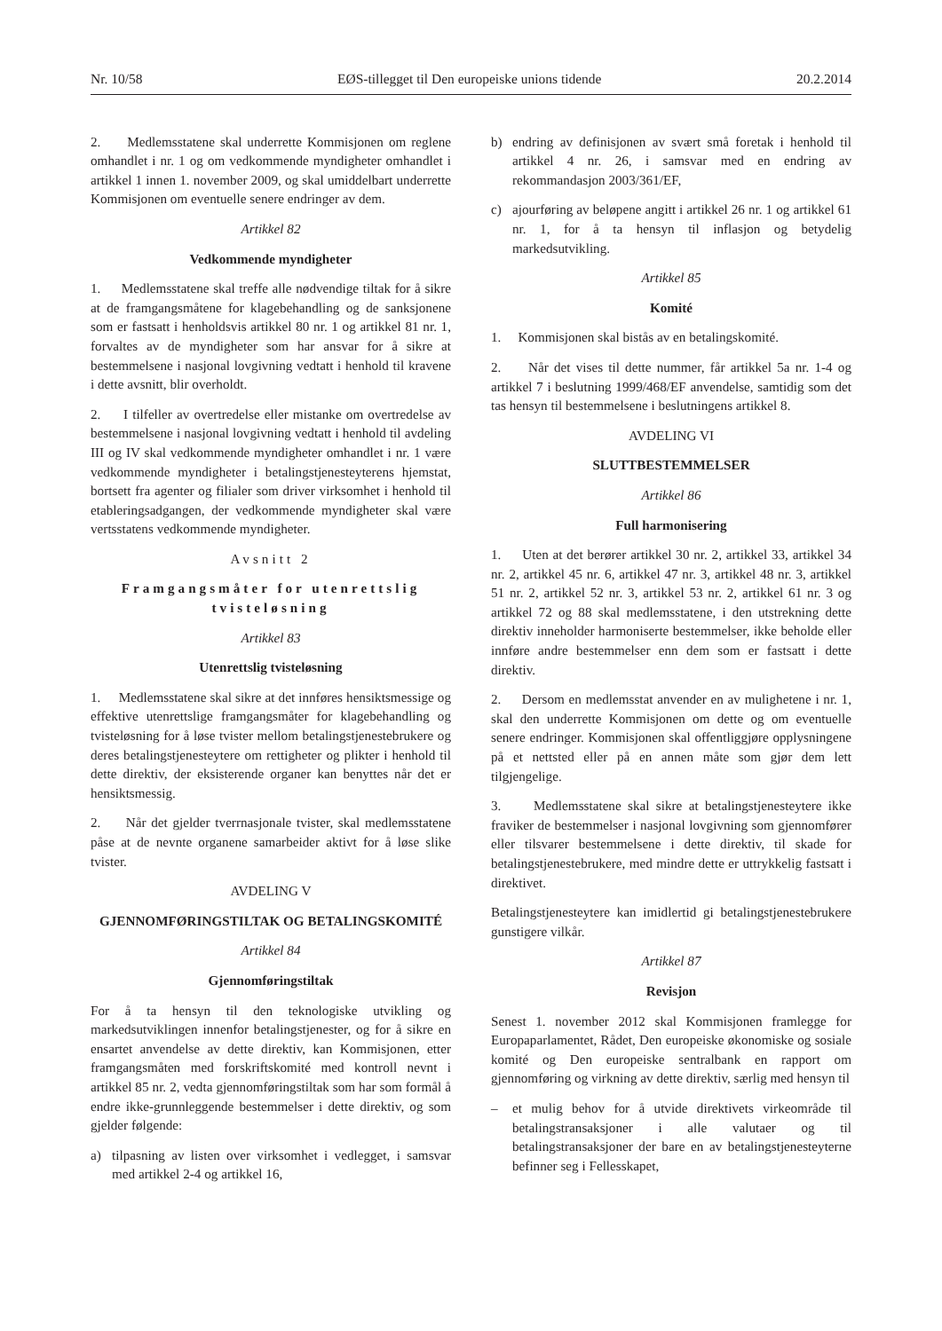Nr. 10/58 EØS-tillegget til Den europeiske unions tidende 20.2.2014
2. Medlemsstatene skal underrette Kommisjonen om reglene omhandlet i nr. 1 og om vedkommende myndigheter omhandlet i artikkel 1 innen 1. november 2009, og skal umiddelbart underrette Kommisjonen om eventuelle senere endringer av dem.
Artikkel 82
Vedkommende myndigheter
1. Medlemsstatene skal treffe alle nødvendige tiltak for å sikre at de framgangsmåtene for klagebehandling og de sanksjonene som er fastsatt i henholdsvis artikkel 80 nr. 1 og artikkel 81 nr. 1, forvaltes av de myndigheter som har ansvar for å sikre at bestemmelsene i nasjonal lovgivning vedtatt i henhold til kravene i dette avsnitt, blir overholdt.
2. I tilfeller av overtredelse eller mistanke om overtredelse av bestemmelsene i nasjonal lovgivning vedtatt i henhold til avdeling III og IV skal vedkommende myndigheter omhandlet i nr. 1 være vedkommende myndigheter i betalingstjenesteyterens hjemstat, bortsett fra agenter og filialer som driver virksomhet i henhold til etableringsadgangen, der vedkommende myndigheter skal være vertsstatens vedkommende myndigheter.
Avsnitt 2
Framgangsmåter for utenrettslig tvisteløsning
Artikkel 83
Utenrettslig tvisteløsning
1. Medlemsstatene skal sikre at det innføres hensiktsmessige og effektive utenrettslige framgangsmåter for klagebehandling og tvisteløsning for å løse tvister mellom betalingstjenestebrukere og deres betalingstjenesteytere om rettigheter og plikter i henhold til dette direktiv, der eksisterende organer kan benyttes når det er hensiktsmessig.
2. Når det gjelder tverrnasjonale tvister, skal medlemsstatene påse at de nevnte organene samarbeider aktivt for å løse slike tvister.
AVDELING V
GJENNOMFØRINGSTILTAK OG BETALINGSKOMITÉ
Artikkel 84
Gjennomføringstiltak
For å ta hensyn til den teknologiske utvikling og markedsutviklingen innenfor betalingstjenester, og for å sikre en ensartet anvendelse av dette direktiv, kan Kommisjonen, etter framgangsmåten med forskriftskomité med kontroll nevnt i artikkel 85 nr. 2, vedta gjennomføringstiltak som har som formål å endre ikke-grunnleggende bestemmelser i dette direktiv, og som gjelder følgende:
a) tilpasning av listen over virksomhet i vedlegget, i samsvar med artikkel 2-4 og artikkel 16,
b) endring av definisjonen av svært små foretak i henhold til artikkel 4 nr. 26, i samsvar med en endring av rekommandasjon 2003/361/EF,
c) ajourføring av beløpene angitt i artikkel 26 nr. 1 og artikkel 61 nr. 1, for å ta hensyn til inflasjon og betydelig markedsutvikling.
Artikkel 85
Komité
1. Kommisjonen skal bistås av en betalingskomité.
2. Når det vises til dette nummer, får artikkel 5a nr. 1-4 og artikkel 7 i beslutning 1999/468/EF anvendelse, samtidig som det tas hensyn til bestemmelsene i beslutningens artikkel 8.
AVDELING VI
SLUTTBESTEMMELSER
Artikkel 86
Full harmonisering
1. Uten at det berører artikkel 30 nr. 2, artikkel 33, artikkel 34 nr. 2, artikkel 45 nr. 6, artikkel 47 nr. 3, artikkel 48 nr. 3, artikkel 51 nr. 2, artikkel 52 nr. 3, artikkel 53 nr. 2, artikkel 61 nr. 3 og artikkel 72 og 88 skal medlemsstatene, i den utstrekning dette direktiv inneholder harmoniserte bestemmelser, ikke beholde eller innføre andre bestemmelser enn dem som er fastsatt i dette direktiv.
2. Dersom en medlemsstat anvender en av mulighetene i nr. 1, skal den underrette Kommisjonen om dette og om eventuelle senere endringer. Kommisjonen skal offentliggjøre opplysningene på et nettsted eller på en annen måte som gjør dem lett tilgjengelige.
3. Medlemsstatene skal sikre at betalingstjenesteytere ikke fraviker de bestemmelser i nasjonal lovgivning som gjennomfører eller tilsvarer bestemmelsene i dette direktiv, til skade for betalingstjenestebrukere, med mindre dette er uttrykkelig fastsatt i direktivet.
Betalingstjenesteytere kan imidlertid gi betalingstjenestebrukere gunstigere vilkår.
Artikkel 87
Revisjon
Senest 1. november 2012 skal Kommisjonen framlegge for Europaparlamentet, Rådet, Den europeiske økonomiske og sosiale komité og Den europeiske sentralbank en rapport om gjennomføring og virkning av dette direktiv, særlig med hensyn til
– et mulig behov for å utvide direktivets virkeområde til betalingstransaksjoner i alle valutaer og til betalingstransaksjoner der bare en av betalingstjenesteyterne befinner seg i Fellesskapet,